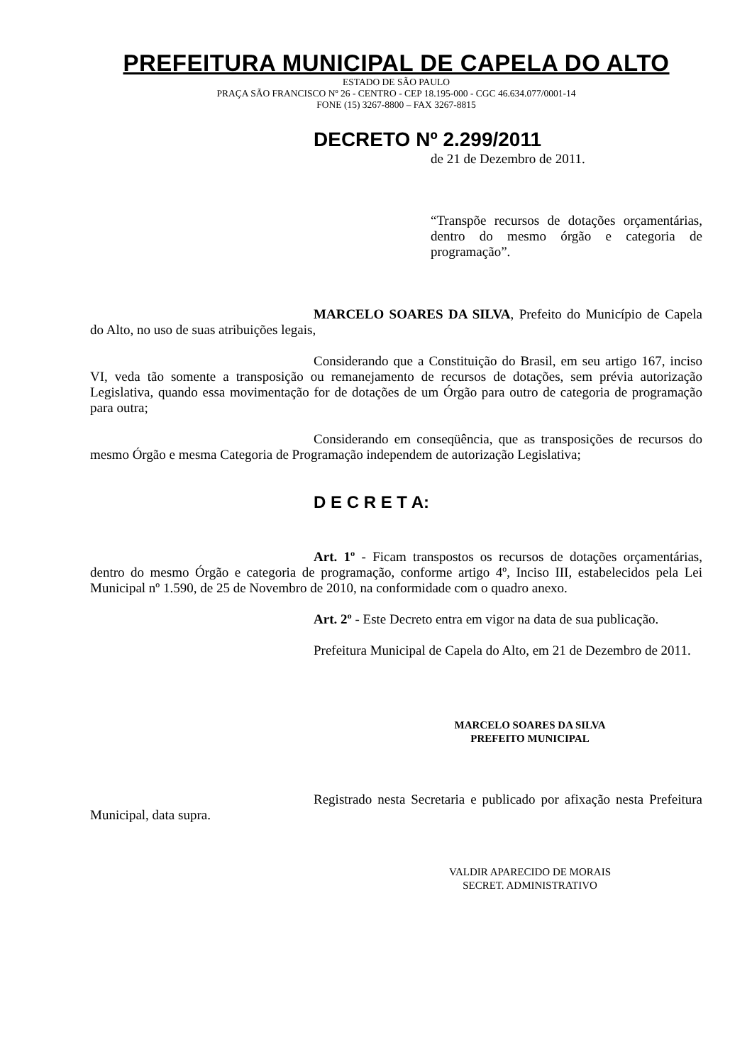PREFEITURA MUNICIPAL DE CAPELA DO ALTO
ESTADO DE SÃO PAULO
PRAÇA SÃO FRANCISCO Nº 26 - CENTRO - CEP 18.195-000 - CGC 46.634.077/0001-14
FONE (15) 3267-8800 – FAX 3267-8815
DECRETO Nº 2.299/2011
de 21 de Dezembro de 2011.
“Transpõe recursos de dotações orçamentárias, dentro do mesmo órgão e categoria de programação”.
MARCELO SOARES DA SILVA, Prefeito do Município de Capela do Alto, no uso de suas atribuições legais,
Considerando que a Constituição do Brasil, em seu artigo 167, inciso VI, veda tão somente a transposição ou remanejamento de recursos de dotações, sem prévia autorização Legislativa, quando essa movimentação for de dotações de um Órgão para outro de categoria de programação para outra;
Considerando em conseqüência, que as transposições de recursos do mesmo Órgão e mesma Categoria de Programação independem de autorização Legislativa;
D E C R E T A:
Art. 1º - Ficam transpostos os recursos de dotações orçamentárias, dentro do mesmo Órgão e categoria de programação, conforme artigo 4º, Inciso III, estabelecidos pela Lei Municipal nº 1.590, de 25 de Novembro de 2010, na conformidade com o quadro anexo.
Art. 2º - Este Decreto entra em vigor na data de sua publicação.
Prefeitura Municipal de Capela do Alto, em 21 de Dezembro de 2011.
MARCELO SOARES DA SILVA
PREFEITO MUNICIPAL
Registrado nesta Secretaria e publicado por afixação nesta Prefeitura Municipal, data supra.
VALDIR APARECIDO DE MORAIS
SECRET. ADMINISTRATIVO